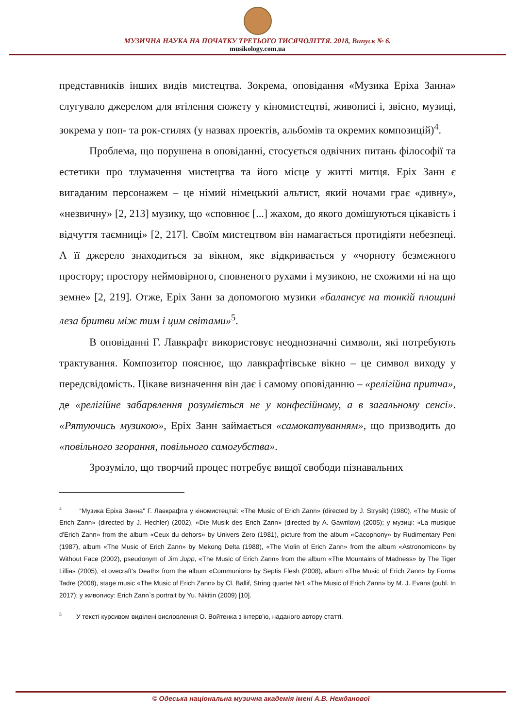МУЗИЧНА НАУКА НА ПОЧАТКУ ТРЕТЬОГО ТИСЯЧОЛІТТЯ. 2018, Випуск № 6.
musikology.com.ua
представників інших видів мистецтва. Зокрема, оповідання «Музика Еріха Занна» слугувало джерелом для втілення сюжету у кіномистецтві, живописі і, звісно, музиці, зокрема у поп- та рок-стилях (у назвах проектів, альбомів та окремих композицій)<sup>4</sup>.
Проблема, що порушена в оповіданні, стосується одвічних питань філософії та естетики про тлумачення мистецтва та його місце у житті митця. Еріх Занн є вигаданим персонажем – це німий німецький альтист, який ночами грає «дивну», «незвичну» [2, 213] музику, що «сповнює [...] жахом, до якого домішуються цікавість і відчуття таємниці» [2, 217]. Своїм мистецтвом він намагається протидіяти небезпеці. А її джерело знаходиться за вікном, яке відкривається у «чорноту безмежного простору; простору неймовірного, сповненого рухами і музикою, не схожими ні на що земне» [2, 219]. Отже, Еріх Занн за допомогою музики «балансує на тонкій площині леза бритви між тим і цим світами»<sup>5</sup>.
В оповіданні Г. Лавкрафт використовує неоднозначні символи, які потребують трактування. Композитор пояснює, що лавкрафтівське вікно – це символ виходу у передсвідомість. Цікаве визначення він дає і самому оповіданню – «релігійна притча», де «релігійне забарвлення розуміється не у конфесійному, а в загальному сенсі». «Рятуючись музикою», Еріх Занн займається «самокатуванням», що призводить до «повільного згорання, повільного самогубства».
Зрозуміло, що творчий процес потребує вищої свободи пізнавальних
<sup>4</sup> “Музика Еріха Занна" Г. Лавкрафта у кіномистецтві: «The Music of Erich Zann» (directed by J. Strysik) (1980), «The Music of Erich Zann» (directed by J. Hechler) (2002), «Die Musik des Erich Zann» (directed by A. Gawrilow) (2005); у музиці: «La musique d'Erich Zann» from the album «Ceux du dehors» by Univers Zero (1981), picture from the album «Cacophony» by Rudimentary Peni (1987), album «The Music of Erich Zann» by Mekong Delta (1988), «The Violin of Erich Zann» from the album «Astronomicon» by Without Face (2002), pseudonym of Jim Jupp, «The Music of Erich Zann» from the album «The Mountains of Madness» by The Tiger Lillias (2005), «Lovecraft's Death» from the album «Communion» by Septis Flesh (2008), album «The Music of Erich Zann» by Forma Tadre (2008), stage music «The Music of Erich Zann» by Cl. Ballif, String quartet №1 «The Music of Erich Zann» by M. J. Evans (publ. In 2017); у живопису: Erich Zann`s portrait by Yu. Nikitin (2009) [10].
<sup>5</sup> У тексті курсивом виділені висловлення О. Войтенка з інтерв’ю, наданого автору статті.
© Одеська національна музична академія імені А.В. Нежданової